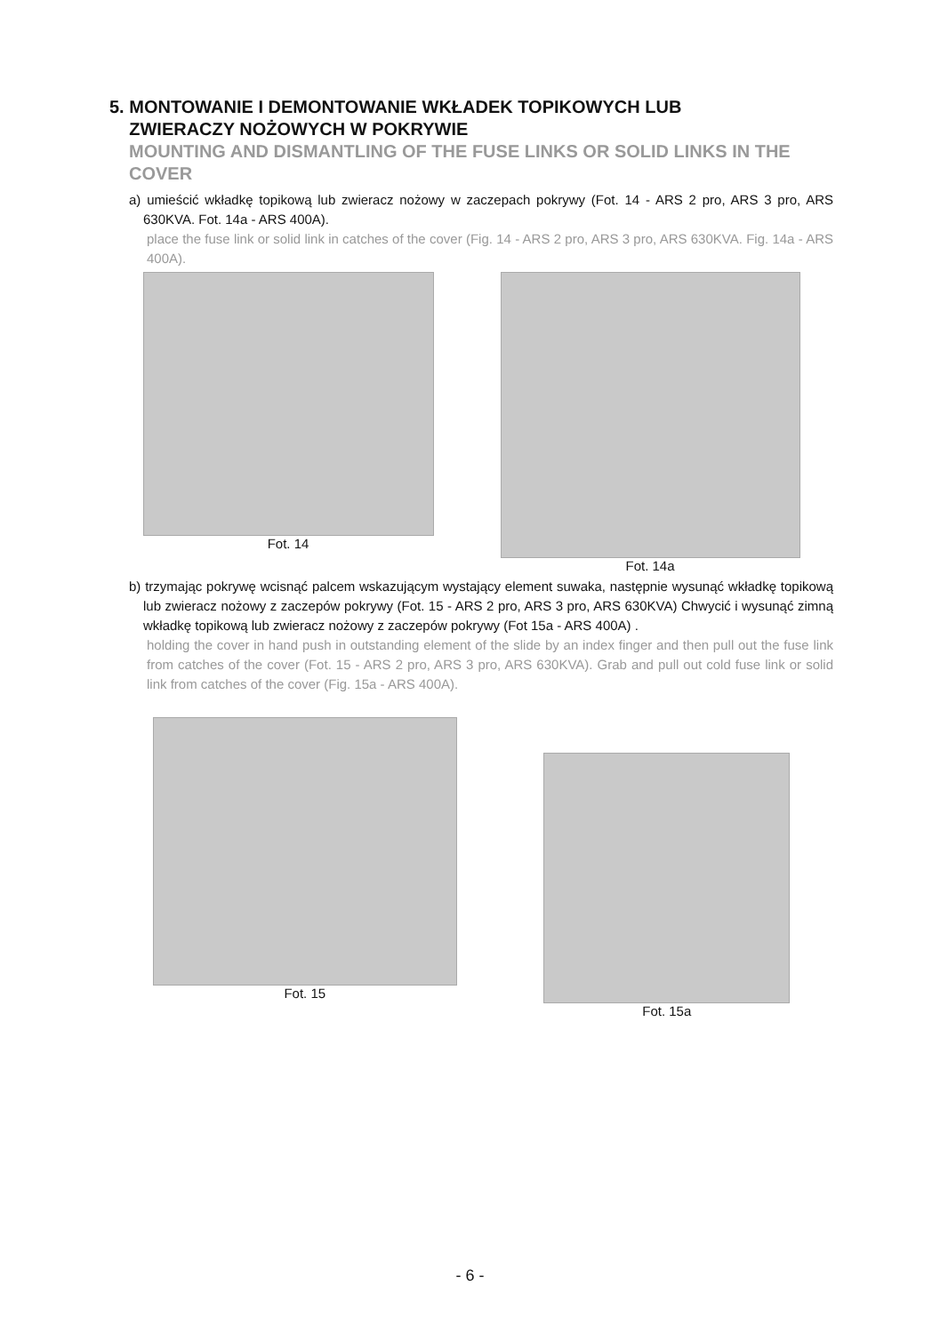5. MONTOWANIE I DEMONTOWANIE WKŁADEK TOPIKOWYCH LUB
ZWIERACZY NOŻOWYCH W POKRYWIE
MOUNTING AND DISMANTLING OF THE FUSE LINKS OR SOLID LINKS IN THE COVER
a) umieścić wkładkę topikową lub zwieracz nożowy w zaczepach pokrywy (Fot. 14 - ARS 2 pro, ARS 3 pro, ARS 630KVA. Fot. 14a - ARS 400A).
place the fuse link or solid link in catches of the cover (Fig. 14 - ARS 2 pro, ARS 3 pro, ARS 630KVA. Fig. 14a - ARS 400A).
Fot. 14 Fot. 14a
b) trzymając pokrywę wcisnąć palcem wskazującym wystający element suwaka, następnie wysunąć wkładkę topikową lub zwieracz nożowy z zaczepów pokrywy (Fot. 15 - ARS 2 pro, ARS 3 pro, ARS 630KVA) Chwycić i wysunąć zimną wkładkę topikową lub zwieracz nożowy z zaczepów pokrywy (Fot 15a - ARS 400A) .
holding the cover in hand push in outstanding element of the slide by an index finger and then pull out the fuse link from catches of the cover (Fot. 15 - ARS 2 pro, ARS 3 pro, ARS 630KVA). Grab and pull out cold fuse link or solid link from catches of the cover (Fig. 15a - ARS 400A).
Fot. 15 Fot. 15a
- 6 -